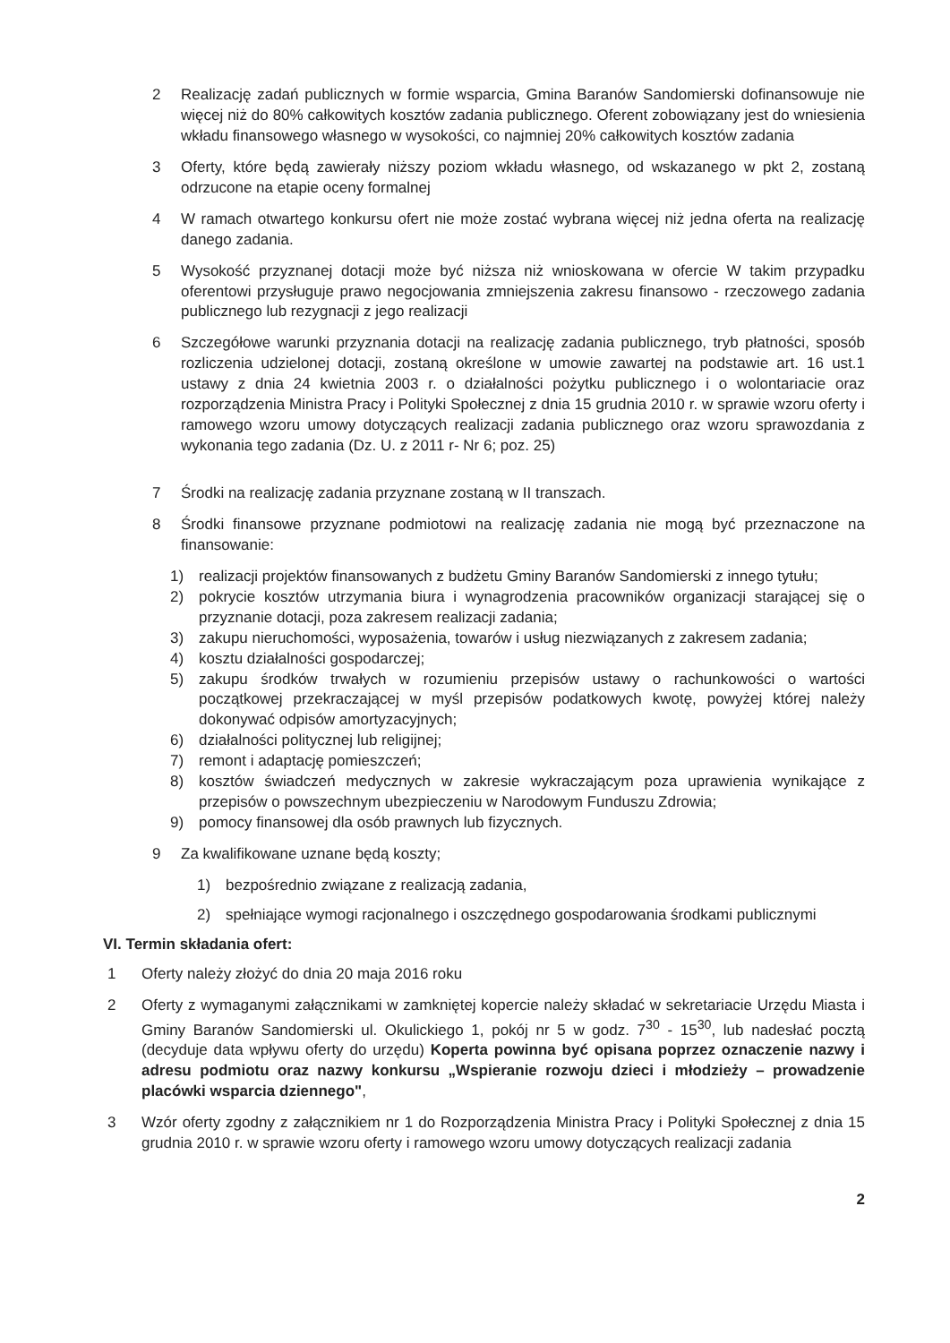2 Realizację zadań publicznych w formie wsparcia, Gmina Baranów Sandomierski dofinansowuje nie więcej niż do 80% całkowitych kosztów zadania publicznego. Oferent zobowiązany jest do wniesienia wkładu finansowego własnego w wysokości, co najmniej 20% całkowitych kosztów zadania
3 Oferty, które będą zawierały niższy poziom wkładu własnego, od wskazanego w pkt 2, zostaną odrzucone na etapie oceny formalnej
4 W ramach otwartego konkursu ofert nie może zostać wybrana więcej niż jedna oferta na realizację danego zadania.
5 Wysokość przyznanej dotacji może być niższa niż wnioskowana w ofercie W takim przypadku oferentowi przysługuje prawo negocjowania zmniejszenia zakresu finansowo - rzeczowego zadania publicznego lub rezygnacji z jego realizacji
6 Szczegółowe warunki przyznania dotacji na realizację zadania publicznego, tryb płatności, sposób rozliczenia udzielonej dotacji, zostaną określone w umowie zawartej na podstawie art. 16 ust.1 ustawy z dnia 24 kwietnia 2003 r. o działalności pożytku publicznego i o wolontariacie oraz rozporządzenia Ministra Pracy i Polityki Społecznej z dnia 15 grudnia 2010 r. w sprawie wzoru oferty i ramowego wzoru umowy dotyczących realizacji zadania publicznego oraz wzoru sprawozdania z wykonania tego zadania (Dz. U. z 2011 r- Nr 6; poz. 25)
7 Środki na realizację zadania przyznane zostaną w II transzach.
8 Środki finansowe przyznane podmiotowi na realizację zadania nie mogą być przeznaczone na finansowanie:
1) realizacji projektów finansowanych z budżetu Gminy Baranów Sandomierski z innego tytułu;
2) pokrycie kosztów utrzymania biura i wynagrodzenia pracowników organizacji starającej się o przyznanie dotacji, poza zakresem realizacji zadania;
3) zakupu nieruchomości, wyposażenia, towarów i usług niezwiązanych z zakresem zadania;
4) kosztu działalności gospodarczej;
5) zakupu środków trwałych w rozumieniu przepisów ustawy o rachunkowości o wartości początkowej przekraczającej w myśl przepisów podatkowych kwotę, powyżej której należy dokonywać odpisów amortyzacyjnych;
6) działalności politycznej lub religijnej;
7) remont i adaptację pomieszczeń;
8) kosztów świadczeń medycznych w zakresie wykraczającym poza uprawienia wynikające z przepisów o powszechnym ubezpieczeniu w Narodowym Funduszu Zdrowia;
9) pomocy finansowej dla osób prawnych lub fizycznych.
9 Za kwalifikowane uznane będą koszty;
1) bezpośrednio związane z realizacją zadania,
2) spełniające wymogi racjonalnego i oszczędnego gospodarowania środkami publicznymi
VI. Termin składania ofert:
1 Oferty należy złożyć do dnia 20 maja 2016 roku
2 Oferty z wymaganymi załącznikami w zamkniętej kopercie należy składać w sekretariacie Urzędu Miasta i Gminy Baranów Sandomierski ul. Okulickiego 1, pokój nr 5 w godz. 7<sup>30</sup> - 15<sup>30</sup>, lub nadesłać pocztą (decyduje data wpływu oferty do urzędu) Koperta powinna być opisana poprzez oznaczenie nazwy i adresu podmiotu oraz nazwy konkursu „Wspieranie rozwoju dzieci i młodzieży – prowadzenie placówki wsparcia dziennego",
3 Wzór oferty zgodny z załącznikiem nr 1 do Rozporządzenia Ministra Pracy i Polityki Społecznej z dnia 15 grudnia 2010 r. w sprawie wzoru oferty i ramowego wzoru umowy dotyczących realizacji zadania
2